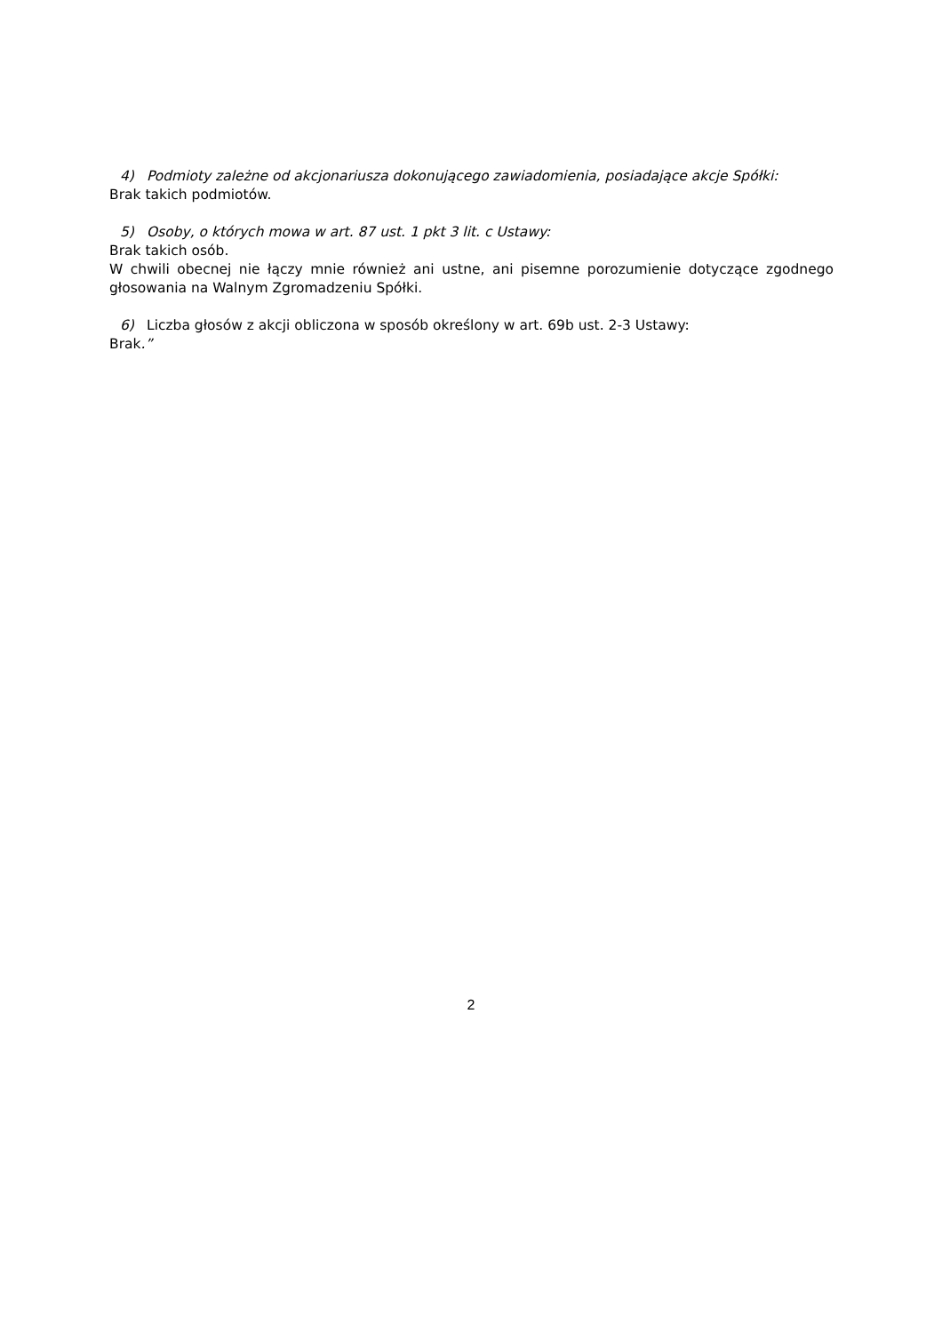4) Podmioty zależne od akcjonariusza dokonującego zawiadomienia, posiadające akcje Spółki:
Brak takich podmiotów.
5) Osoby, o których mowa w art. 87 ust. 1 pkt 3 lit. c Ustawy:
Brak takich osób.
W chwili obecnej nie łączy mnie również ani ustne, ani pisemne porozumienie dotyczące zgodnego głosowania na Walnym Zgromadzeniu Spółki.
6) Liczba głosów z akcji obliczona w sposób określony w art. 69b ust. 2-3 Ustawy:
Brak.”
2